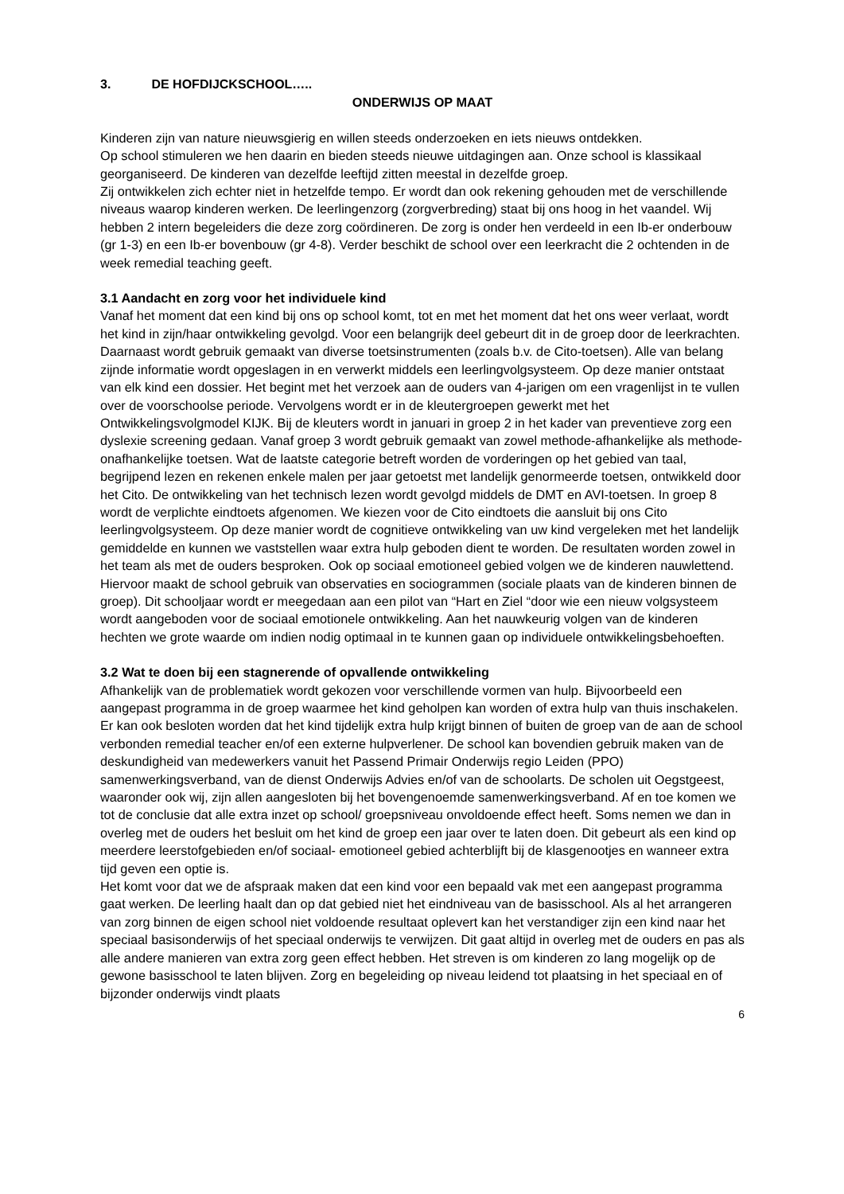3. DE HOFDIJCKSCHOOL…..
ONDERWIJS OP MAAT
Kinderen zijn van nature nieuwsgierig en willen steeds onderzoeken en iets nieuws ontdekken.
Op school stimuleren we hen daarin en bieden steeds nieuwe uitdagingen aan. Onze school is klassikaal georganiseerd. De kinderen van dezelfde leeftijd zitten meestal in dezelfde groep.
Zij ontwikkelen zich echter niet in hetzelfde tempo. Er wordt dan ook rekening gehouden met de verschillende niveaus waarop kinderen werken. De leerlingenzorg (zorgverbreding) staat bij ons hoog in het vaandel. Wij hebben 2 intern begeleiders die deze zorg coördineren. De zorg is onder hen verdeeld in een Ib-er onderbouw (gr 1-3) en een Ib-er bovenbouw (gr 4-8). Verder beschikt de school over een leerkracht die 2 ochtenden in de week remedial teaching geeft.
3.1 Aandacht en zorg voor het individuele kind
Vanaf het moment dat een kind bij ons op school komt, tot en met het moment dat het ons weer verlaat, wordt het kind in zijn/haar ontwikkeling gevolgd. Voor een belangrijk deel gebeurt dit in de groep door de leerkrachten. Daarnaast wordt gebruik gemaakt van diverse toetsinstrumenten (zoals b.v. de Cito-toetsen). Alle van belang zijnde informatie wordt opgeslagen in en verwerkt middels een leerlingvolgsysteem. Op deze manier ontstaat van elk kind een dossier. Het begint met het verzoek aan de ouders van 4-jarigen om een vragenlijst in te vullen over de voorschoolse periode. Vervolgens wordt er in de kleutergroepen gewerkt met het Ontwikkelingsvolgmodel KIJK. Bij de kleuters wordt in januari in groep 2 in het kader van preventieve zorg een dyslexie screening gedaan. Vanaf groep 3 wordt gebruik gemaakt van zowel methode-afhankelijke als methode-onafhankelijke toetsen. Wat de laatste categorie betreft worden de vorderingen op het gebied van taal, begrijpend lezen en rekenen enkele malen per jaar getoetst met landelijk genormeerde toetsen, ontwikkeld door het Cito. De ontwikkeling van het technisch lezen wordt gevolgd middels de DMT en AVI-toetsen. In groep 8 wordt de verplichte eindtoets afgenomen. We kiezen voor de Cito eindtoets die aansluit bij ons Cito leerlingvolgsysteem. Op deze manier wordt de cognitieve ontwikkeling van uw kind vergeleken met het landelijk gemiddelde en kunnen we vaststellen waar extra hulp geboden dient te worden. De resultaten worden zowel in het team als met de ouders besproken. Ook op sociaal emotioneel gebied volgen we de kinderen nauwlettend. Hiervoor maakt de school gebruik van observaties en sociogrammen (sociale plaats van de kinderen binnen de groep). Dit schooljaar wordt er meegedaan aan een pilot van “Hart en Ziel “door wie een nieuw volgsysteem wordt aangeboden voor de sociaal emotionele ontwikkeling. Aan het nauwkeurig volgen van de kinderen hechten we grote waarde om indien nodig optimaal in te kunnen gaan op individuele ontwikkelingsbehoeften.
3.2 Wat te doen bij een stagnerende of opvallende ontwikkeling
Afhankelijk van de problematiek wordt gekozen voor verschillende vormen van hulp. Bijvoorbeeld een aangepast programma in de groep waarmee het kind geholpen kan worden of extra hulp van thuis inschakelen. Er kan ook besloten worden dat het kind tijdelijk extra hulp krijgt binnen of buiten de groep van de aan de school verbonden remedial teacher en/of een externe hulpverlener. De school kan bovendien gebruik maken van de deskundigheid van medewerkers vanuit het Passend Primair Onderwijs regio Leiden (PPO) samenwerkingsverband, van de dienst Onderwijs Advies en/of van de schoolarts. De scholen uit Oegstgeest, waaronder ook wij, zijn allen aangesloten bij het bovengenoemde samenwerkingsverband. Af en toe komen we tot de conclusie dat alle extra inzet op school/ groepsniveau onvoldoende effect heeft. Soms nemen we dan in overleg met de ouders het besluit om het kind de groep een jaar over te laten doen. Dit gebeurt als een kind op meerdere leerstofgebieden en/of sociaal- emotioneel gebied achterblijft bij de klasgenootjes en wanneer extra tijd geven een optie is.
Het komt voor dat we de afspraak maken dat een kind voor een bepaald vak met een aangepast programma gaat werken. De leerling haalt dan op dat gebied niet het eindniveau van de basisschool. Als al het arrangeren van zorg binnen de eigen school niet voldoende resultaat oplevert kan het verstandiger zijn een kind naar het speciaal basisonderwijs of het speciaal onderwijs te verwijzen. Dit gaat altijd in overleg met de ouders en pas als alle andere manieren van extra zorg geen effect hebben. Het streven is om kinderen zo lang mogelijk op de gewone basisschool te laten blijven. Zorg en begeleiding op niveau leidend tot plaatsing in het speciaal en of bijzonder onderwijs vindt plaats
6